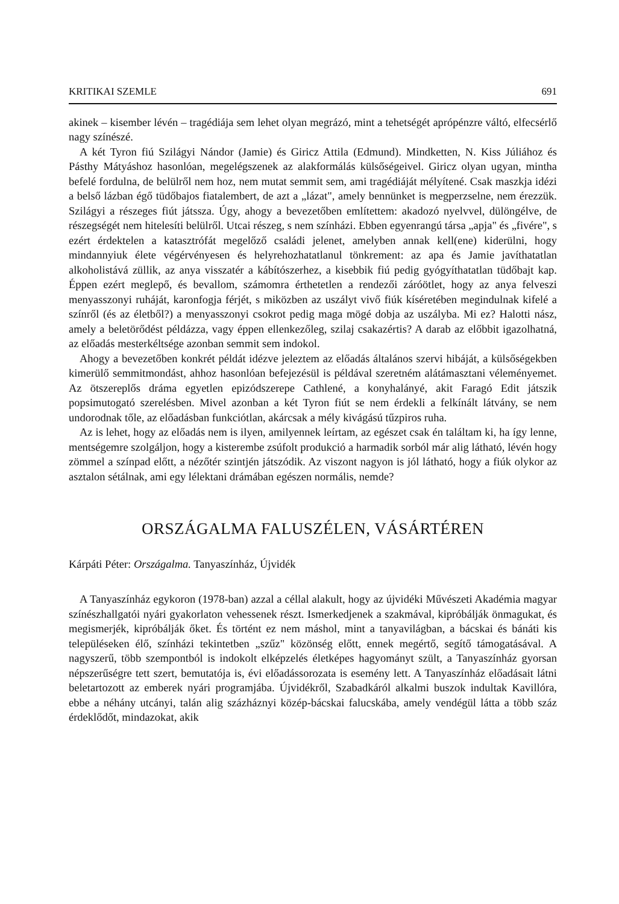KRITIKAI SZEMLE 691
akinek – kisember lévén – tragédiája sem lehet olyan megrázó, mint a tehetségét aprópénzre váltó, elfecsérlő nagy színészé.
A két Tyron fiú Szilágyi Nándor (Jamie) és Giricz Attila (Edmund). Mindketten, N. Kiss Júliához és Pásthy Mátyáshoz hasonlóan, megelégszenek az alakformálás külsőségeivel. Giricz olyan ugyan, mintha befelé fordulna, de belülről nem hoz, nem mutat semmit sem, ami tragédiáját mélyítené. Csak maszkja idézi a belső lázban égő tüdőbajos fiatalembert, de azt a „lázat", amely bennünket is megperzselne, nem érezzük. Szilágyi a részeges fiút játssza. Úgy, ahogy a bevezetőben említettem: akadozó nyelvvel, dülöngélve, de részegségét nem hitelesíti belülről. Utcai részeg, s nem színházi. Ebben egyenrangú társa „apja" és „fivére", s ezért érdektelen a katasztrófát megelőző családi jelenet, amelyben annak kell(ene) kiderülni, hogy mindannyiuk élete végérvényesen és helyrehozhatatlanul tönkrement: az apa és Jamie javíthatatlan alkoholistává züllik, az anya visszatér a kábítószerhez, a kisebbik fiú pedig gyógyíthatatlan tüdőbajt kap. Éppen ezért meglepő, és bevallom, számomra érthetetlen a rendezői záróötlet, hogy az anya felveszi menyasszonyi ruháját, karonfogja férjét, s miközben az uszályt vivő fiúk kíséretében megindulnak kifelé a színről (és az életből?) a menyasszonyi csokrot pedig maga mögé dobja az uszályba. Mi ez? Halotti nász, amely a beletörődést példázza, vagy éppen ellenkezőleg, szilaj csakazértis? A darab az előbbit igazolhatná, az előadás mesterkéltsége azonban semmit sem indokol.
Ahogy a bevezetőben konkrét példát idézve jeleztem az előadás általános szervi hibáját, a külsőségekben kimerülő semmitmondást, ahhoz hasonlóan befejezésül is példával szeretném alátámasztani véleményemet. Az ötszereplős dráma egyetlen epizódszerepe Cathlené, a konyhalányé, akit Faragó Edit játszik popsimutogató szerelésben. Mivel azonban a két Tyron fiút se nem érdekli a felkínált látvány, se nem undorodnak tőle, az előadásban funkciótlan, akárcsak a mély kivágású tűzpiros ruha.
Az is lehet, hogy az előadás nem is ilyen, amilyennek leírtam, az egészet csak én találtam ki, ha így lenne, mentségemre szolgáljon, hogy a kisterembe zsúfolt produkció a harmadik sorból már alig látható, lévén hogy zömmel a színpad előtt, a nézőtér szintjén játszódik. Az viszont nagyon is jól látható, hogy a fiúk olykor az asztalon sétálnak, ami egy lélektani drámában egészen normális, nemde?
ORSZÁGALMA FALUSZÉLEN, VÁSÁRTÉREN
Kárpáti Péter: Országalma. Tanyaszínház, Újvidék
A Tanyaszínház egykoron (1978-ban) azzal a céllal alakult, hogy az újvidéki Művészeti Akadémia magyar színészhallgatói nyári gyakorlaton vehessenek részt. Ismerkedjenek a szakmával, kipróbálják önmagukat, és megismerjék, kipróbálják őket. És történt ez nem máshol, mint a tanyavilágban, a bácskai és bánáti kis településeken élő, színházi tekintetben „szűz" közönség előtt, ennek megértő, segítő támogatásával. A nagyszerű, több szempontból is indokolt elképzelés életképes hagyományt szült, a Tanyaszínház gyorsan népszerűségre tett szert, bemutatója is, évi előadássorozata is esemény lett. A Tanyaszínház előadásait látni beletartozott az emberek nyári programjába. Újvidékről, Szabadkáról alkalmi buszok indultak Kavillóra, ebbe a néhány utcányi, talán alig százháznyi közép-bácskai falucskába, amely vendégül látta a több száz érdeklődőt, mindazokat, akik